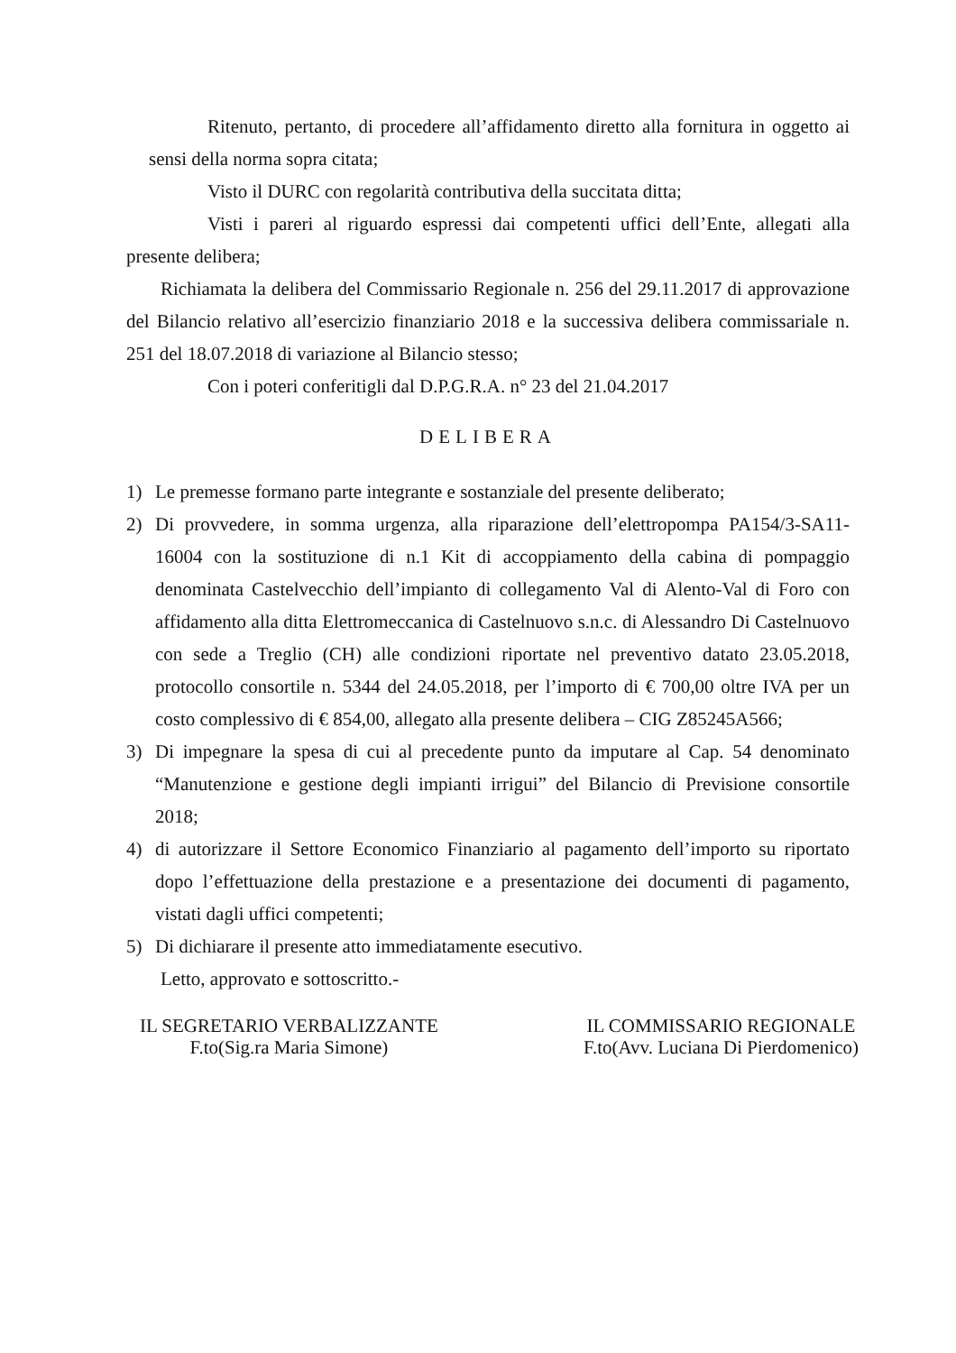Ritenuto, pertanto, di procedere all’affidamento diretto alla fornitura in oggetto ai sensi della norma sopra citata;
Visto il DURC con regolarità contributiva della succitata ditta;
Visti i pareri al riguardo espressi dai competenti uffici dell’Ente, allegati alla presente delibera;
Richiamata la delibera del Commissario Regionale n. 256 del 29.11.2017 di approvazione del Bilancio relativo all’esercizio finanziario 2018 e la successiva delibera commissariale n. 251 del 18.07.2018 di variazione al Bilancio stesso;
Con i poteri conferitigli dal D.P.G.R.A. n° 23 del 21.04.2017
DELIBERA
1) Le premesse formano parte integrante e sostanziale del presente deliberato;
2) Di provvedere, in somma urgenza, alla riparazione dell’elettropompa PA154/3-SA11-16004 con la sostituzione di n.1 Kit di accoppiamento della cabina di pompaggio denominata Castelvecchio dell’impianto di collegamento Val di Alento-Val di Foro con affidamento alla ditta Elettromeccanica di Castelnuovo s.n.c. di Alessandro Di Castelnuovo con sede a Treglio (CH) alle condizioni riportate nel preventivo datato 23.05.2018, protocollo consortile n. 5344 del 24.05.2018, per l’importo di € 700,00 oltre IVA per un costo complessivo di € 854,00, allegato alla presente delibera – CIG Z85245A566;
3) Di impegnare la spesa di cui al precedente punto da imputare al Cap. 54 denominato “Manutenzione e gestione degli impianti irrigui” del Bilancio di Previsione consortile 2018;
4) di autorizzare il Settore Economico Finanziario al pagamento dell’importo su riportato dopo l’effettuazione della prestazione e a presentazione dei documenti di pagamento, vistati dagli uffici competenti;
5) Di dichiarare il presente atto immediatamente esecutivo.
Letto, approvato e sottoscritto.-
IL SEGRETARIO VERBALIZZANTE
F.to(Sig.ra Maria Simone)
IL COMMISSARIO REGIONALE
F.to(Avv. Luciana Di Pierdomenico)